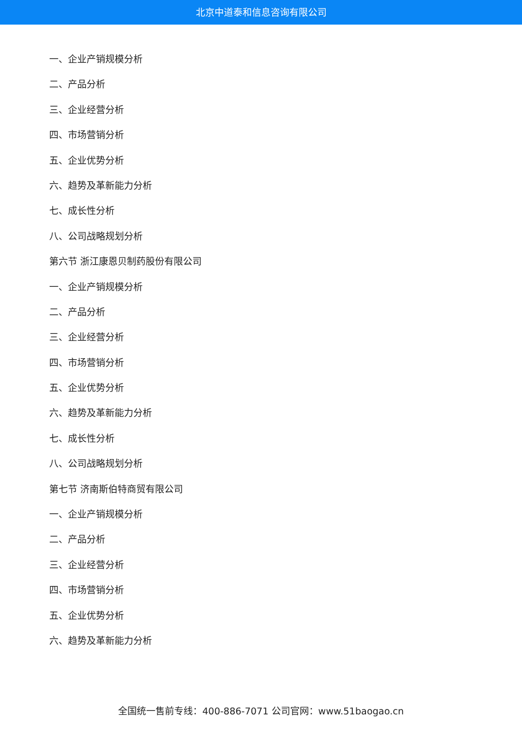北京中道泰和信息咨询有限公司
一、企业产销规模分析
二、产品分析
三、企业经营分析
四、市场营销分析
五、企业优势分析
六、趋势及革新能力分析
七、成长性分析
八、公司战略规划分析
第六节 浙江康恩贝制药股份有限公司
一、企业产销规模分析
二、产品分析
三、企业经营分析
四、市场营销分析
五、企业优势分析
六、趋势及革新能力分析
七、成长性分析
八、公司战略规划分析
第七节 济南斯伯特商贸有限公司
一、企业产销规模分析
二、产品分析
三、企业经营分析
四、市场营销分析
五、企业优势分析
六、趋势及革新能力分析
全国统一售前专线：400-886-7071 公司官网：www.51baogao.cn